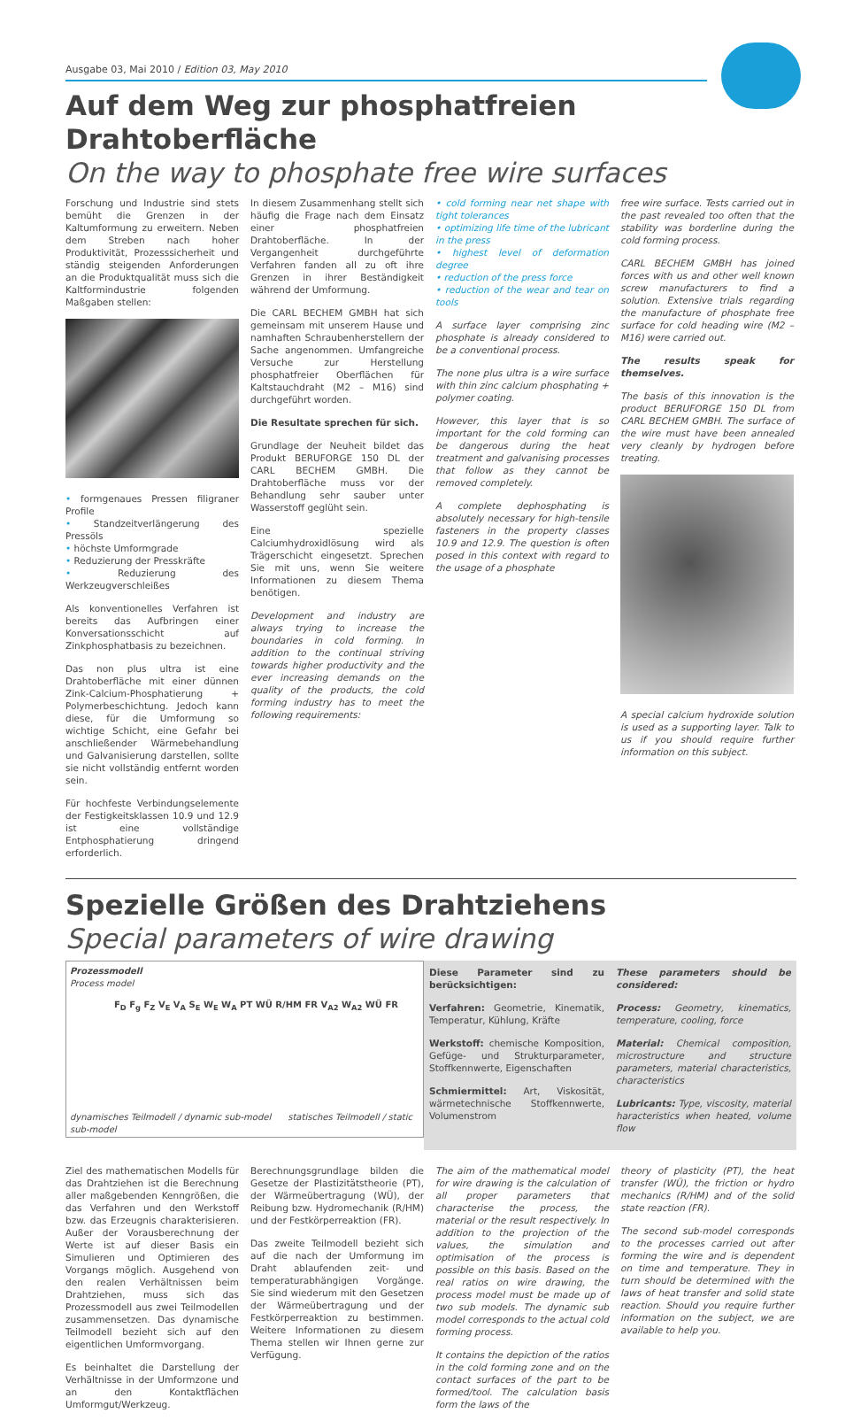Ausgabe 03, Mai 2010 / Edition 03, May 2010
Auf dem Weg zur phosphatfreien Drahtoberfläche
On the way to phosphate free wire surfaces
Forschung und Industrie sind stets bemüht die Grenzen in der Kaltumformung zu erweitern. Neben dem Streben nach hoher Produktivität, Prozesssicherheit und ständig steigenden Anforderungen an die Produktqualität muss sich die Kaltformindustrie folgenden Maßgaben stellen:
• formgenaues Pressen filigraner Profile
• Standzeitverlängerung des Pressöls
• höchste Umformgrade
• Reduzierung der Presskräfte
• Reduzierung des Werkzeugverschleißes
Als konventionelles Verfahren ist bereits das Aufbringen einer Konversationsschicht auf Zinkphosphatbasis zu bezeichnen.
Das non plus ultra ist eine Drahtoberfläche mit einer dünnen Zink-Calcium-Phosphatierung + Polymerbeschichtung. Jedoch kann diese, für die Umformung so wichtige Schicht, eine Gefahr bei anschließender Wärmebehandlung und Galvanisierung darstellen, sollte sie nicht vollständig entfernt worden sein.
Für hochfeste Verbindungselemente der Festigkeitsklassen 10.9 und 12.9 ist eine vollständige Entphosphatierung dringend erforderlich.
In diesem Zusammenhang stellt sich häufig die Frage nach dem Einsatz einer phosphatfreien Drahtoberfläche. In der Vergangenheit durchgeführte Verfahren fanden all zu oft ihre Grenzen in ihrer Beständigkeit während der Umformung.
Die CARL BECHEM GMBH hat sich gemeinsam mit unserem Hause und namhaften Schraubenherstellern der Sache angenommen. Umfangreiche Versuche zur Herstellung phosphatfreier Oberflächen für Kaltstauchdraht (M2 – M16) sind durchgeführt worden.
Die Resultate sprechen für sich.
Grundlage der Neuheit bildet das Produkt BERUFORGE 150 DL der CARL BECHEM GMBH. Die Drahtoberfläche muss vor der Behandlung sehr sauber unter Wasserstoff geglüht sein.
Eine spezielle Calciumhydroxidlösung wird als Trägerschicht eingesetzt. Sprechen Sie mit uns, wenn Sie weitere Informationen zu diesem Thema benötigen.
Development and industry are always trying to increase the boundaries in cold forming. In addition to the continual striving towards higher productivity and the ever increasing demands on the quality of the products, the cold forming industry has to meet the following requirements:
• cold forming near net shape with tight tolerances
• optimizing life time of the lubricant in the press
• highest level of deformation degree
• reduction of the press force
• reduction of the wear and tear on tools
A surface layer comprising zinc phosphate is already considered to be a conventional process.
The none plus ultra is a wire surface with thin zinc calcium phosphating + polymer coating.
However, this layer that is so important for the cold forming can be dangerous during the heat treatment and galvanising processes that follow as they cannot be removed completely.
A complete dephosphating is absolutely necessary for high-tensile fasteners in the property classes 10.9 and 12.9. The question is often posed in this context with regard to the usage of a phosphate
free wire surface. Tests carried out in the past revealed too often that the stability was borderline during the cold forming process.
CARL BECHEM GMBH has joined forces with us and other well known screw manufacturers to find a solution. Extensive trials regarding the manufacture of phosphate free surface for cold heading wire (M2 – M16) were carried out.
The results speak for themselves.
The basis of this innovation is the product BERUFORGE 150 DL from CARL BECHEM GMBH. The surface of the wire must have been annealed very cleanly by hydrogen before treating.
A special calcium hydroxide solution is used as a supporting layer. Talk to us if you should require further information on this subject.
Spezielle Größen des Drahtziehens
Special parameters of wire drawing
Prozessmodell
Process model
F<sub>D</sub> F<sub>g</sub> F<sub>Z</sub> V<sub>E</sub> V<sub>A</sub> S<sub>E</sub> W<sub>E</sub> W<sub>A</sub> PT WÜ R/HM FR V<sub>A2</sub> W<sub>A2</sub> WÜ FR
dynamisches Teilmodell / dynamic sub-model statisches Teilmodell / static sub-model
Diese Parameter sind zu berücksichtigen:
Verfahren: Geometrie, Kinematik, Temperatur, Kühlung, Kräfte
Werkstoff: chemische Komposition, Gefüge- und Strukturparameter, Stoffkennwerte, Eigenschaften
Schmiermittel: Art, Viskosität, wärmetechnische Stoffkennwerte, Volumenstrom
These parameters should be considered:
Process: Geometry, kinematics, temperature, cooling, force
Material: Chemical composition, microstructure and structure parameters, material characteristics, characteristics
Lubricants: Type, viscosity, material haracteristics when heated, volume flow
Ziel des mathematischen Modells für das Drahtziehen ist die Berechnung aller maßgebenden Kenngrößen, die das Verfahren und den Werkstoff bzw. das Erzeugnis charakterisieren. Außer der Vorausberechnung der Werte ist auf dieser Basis ein Simulieren und Optimieren des Vorgangs möglich. Ausgehend von den realen Verhältnissen beim Drahtziehen, muss sich das Prozessmodell aus zwei Teilmodellen zusammensetzen. Das dynamische Teilmodell bezieht sich auf den eigentlichen Umformvorgang.
Es beinhaltet die Darstellung der Verhältnisse in der Umformzone und an den Kontaktflächen Umformgut/Werkzeug.
Berechnungsgrundlage bilden die Gesetze der Plastizitätstheorie (PT), der Wärmeübertragung (WÜ), der Reibung bzw. Hydromechanik (R/HM) und der Festkörperreaktion (FR).
Das zweite Teilmodell bezieht sich auf die nach der Umformung im Draht ablaufenden zeit- und temperaturabhängigen Vorgänge. Sie sind wiederum mit den Gesetzen der Wärmeübertragung und der Festkörperreaktion zu bestimmen. Weitere Informationen zu diesem Thema stellen wir Ihnen gerne zur Verfügung.
The aim of the mathematical model for wire drawing is the calculation of all proper parameters that characterise the process, the material or the result respectively. In addition to the projection of the values, the simulation and optimisation of the process is possible on this basis. Based on the real ratios on wire drawing, the process model must be made up of two sub models. The dynamic sub model corresponds to the actual cold forming process.
It contains the depiction of the ratios in the cold forming zone and on the contact surfaces of the part to be formed/tool. The calculation basis form the laws of the
theory of plasticity (PT), the heat transfer (WÜ), the friction or hydro mechanics (R/HM) and of the solid state reaction (FR).
The second sub-model corresponds to the processes carried out after forming the wire and is dependent on time and temperature. They in turn should be determined with the laws of heat transfer and solid state reaction. Should you require further information on the subject, we are available to help you.